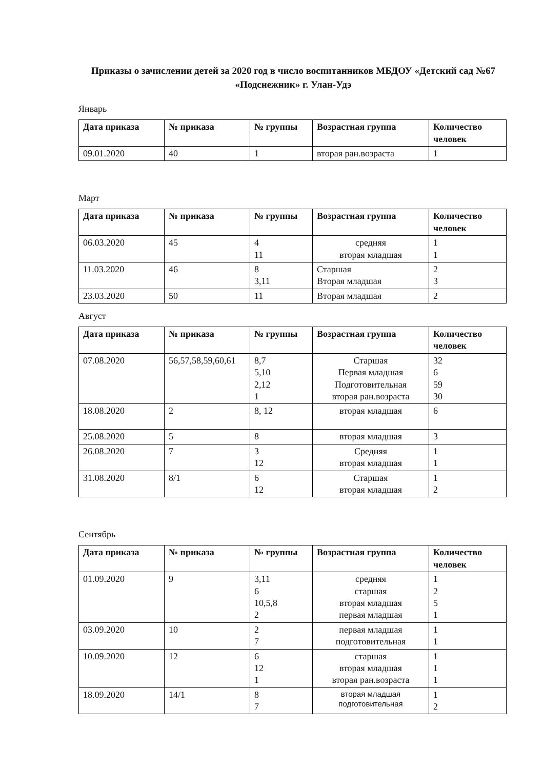Приказы о зачислении детей за 2020 год в число воспитанников МБДОУ «Детский сад №67 «Подснежник» г. Улан-Удэ
Январь
| Дата приказа | № приказа | № группы | Возрастная группа | Количество человек |
| --- | --- | --- | --- | --- |
| 09.01.2020 | 40 | 1 | вторая ран.возраста | 1 |
Март
| Дата приказа | № приказа | № группы | Возрастная группа | Количество человек |
| --- | --- | --- | --- | --- |
| 06.03.2020 | 45 | 4 11 | средняя вторая младшая | 1 1 |
| 11.03.2020 | 46 | 8 3,11 | Старшая Вторая младшая | 2 3 |
| 23.03.2020 | 50 | 11 | Вторая младшая | 2 |
Август
| Дата приказа | № приказа | № группы | Возрастная группа | Количество человек |
| --- | --- | --- | --- | --- |
| 07.08.2020 | 56,57,58,59,60,61 | 8,7 5,10 2,12 1 | Старшая Первая младшая Подготовительная вторая ран.возраста | 32 6 59 30 |
| 18.08.2020 | 2 | 8, 12 | вторая младшая | 6 |
| 25.08.2020 | 5 | 8 | вторая младшая | 3 |
| 26.08.2020 | 7 | 3 12 | Средняя вторая младшая | 1 1 |
| 31.08.2020 | 8/1 | 6 12 | Старшая вторая младшая | 1 2 |
Сентябрь
| Дата приказа | № приказа | № группы | Возрастная группа | Количество человек |
| --- | --- | --- | --- | --- |
| 01.09.2020 | 9 | 3,11 6 10,5,8 2 | средняя старшая вторая младшая первая младшая | 1 2 5 1 |
| 03.09.2020 | 10 | 2 7 | первая младшая подготовительная | 1 1 |
| 10.09.2020 | 12 | 6 12 1 | старшая вторая младшая вторая ран.возраста | 1 1 1 |
| 18.09.2020 | 14/1 | 8 7 | вторая младшая подготовительная | 1 2 |